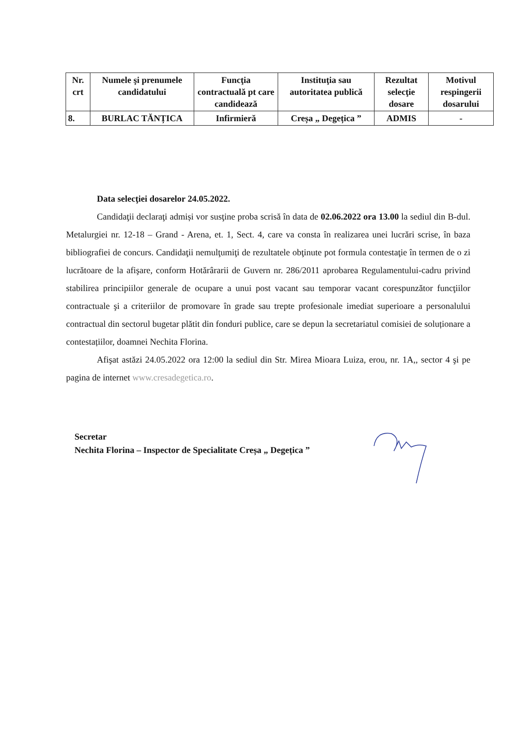| Nr. crt | Numele şi prenumele candidatului | Funcţia contractuală pt care candidează | Instituţia sau autoritatea publică | Rezultat selecţie dosare | Motivul respingerii dosarului |
| --- | --- | --- | --- | --- | --- |
| 8. | BURLAC TĂNȚICA | Infirmieră | Creșa „ Degețica ” | ADMIS | - |
Data selecţiei dosarelor 24.05.2022.
Candidaţii declaraţi admiși vor susţine proba scrisă în data de 02.06.2022 ora 13.00 la sediul din B-dul. Metalurgiei nr. 12-18 – Grand - Arena, et. 1, Sect. 4, care va consta în realizarea unei lucrări scrise, în baza bibliografiei de concurs. Candidaţii nemulţumiţi de rezultatele obţinute pot formula contestaţie în termen de o zi lucrătoare de la afişare, conform Hotărârarii de Guvern nr. 286/2011 aprobarea Regulamentului-cadru privind stabilirea principiilor generale de ocupare a unui post vacant sau temporar vacant corespunzător funcţiilor contractuale şi a criteriilor de promovare în grade sau trepte profesionale imediat superioare a personalului contractual din sectorul bugetar plătit din fonduri publice, care se depun la secretariatul comisiei de soluționare a contestațiilor, doamnei Nechita Florina.
Afişat astăzi 24.05.2022 ora 12:00 la sediul din Str. Mirea Mioara Luiza, erou, nr. 1A,, sector 4 şi pe pagina de internet www.cresadegetica.ro.
Secretar
Nechita Florina – Inspector de Specialitate Creșa „ Degețica ”